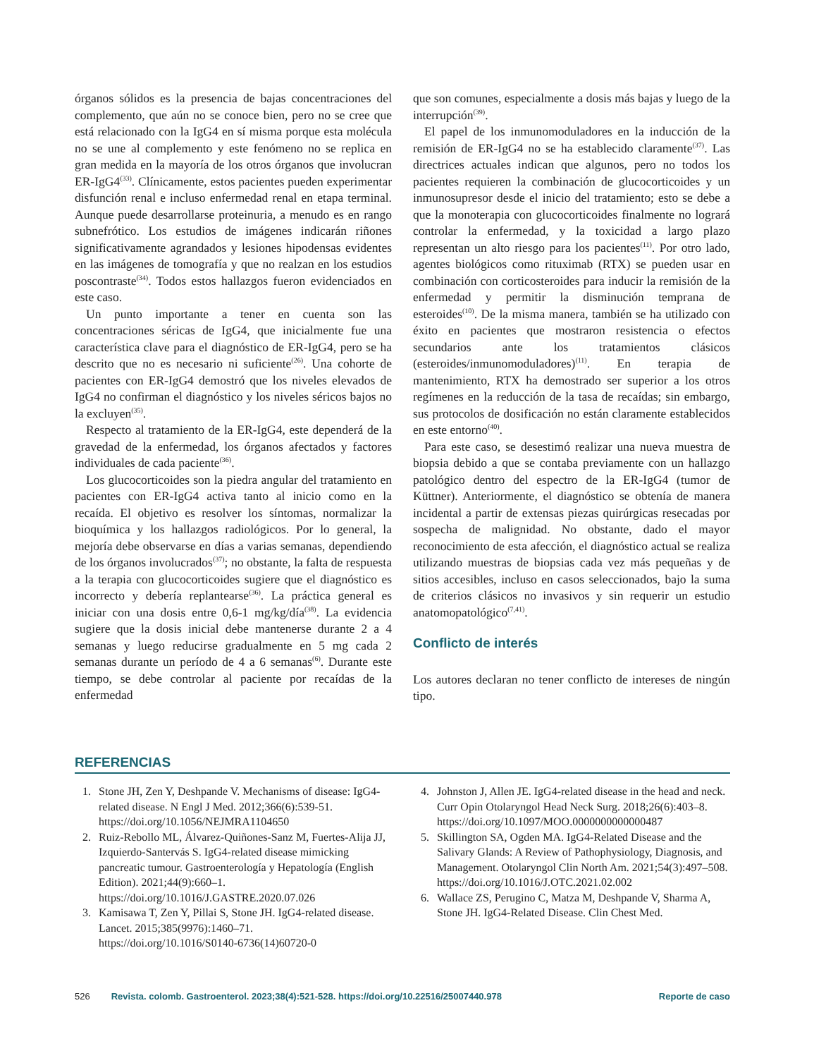órganos sólidos es la presencia de bajas concentraciones del complemento, que aún no se conoce bien, pero no se cree que está relacionado con la IgG4 en sí misma porque esta molécula no se une al complemento y este fenómeno no se replica en gran medida en la mayoría de los otros órganos que involucran ER-IgG4<sup>(33)</sup>. Clínicamente, estos pacientes pueden experimentar disfunción renal e incluso enfermedad renal en etapa terminal. Aunque puede desarrollarse proteinuria, a menudo es en rango subnefrótico. Los estudios de imágenes indicarán riñones significativamente agrandados y lesiones hipodensas evidentes en las imágenes de tomografía y que no realzan en los estudios poscontraste<sup>(34)</sup>. Todos estos hallazgos fueron evidenciados en este caso.
Un punto importante a tener en cuenta son las concentraciones séricas de IgG4, que inicialmente fue una característica clave para el diagnóstico de ER-IgG4, pero se ha descrito que no es necesario ni suficiente<sup>(26)</sup>. Una cohorte de pacientes con ER-IgG4 demostró que los niveles elevados de IgG4 no confirman el diagnóstico y los niveles séricos bajos no la excluyen<sup>(35)</sup>.
Respecto al tratamiento de la ER-IgG4, este dependerá de la gravedad de la enfermedad, los órganos afectados y factores individuales de cada paciente<sup>(36)</sup>.
Los glucocorticoides son la piedra angular del tratamiento en pacientes con ER-IgG4 activa tanto al inicio como en la recaída. El objetivo es resolver los síntomas, normalizar la bioquímica y los hallazgos radiológicos. Por lo general, la mejoría debe observarse en días a varias semanas, dependiendo de los órganos involucrados<sup>(37)</sup>; no obstante, la falta de respuesta a la terapia con glucocorticoides sugiere que el diagnóstico es incorrecto y debería replantearse<sup>(36)</sup>. La práctica general es iniciar con una dosis entre 0,6-1 mg/kg/día<sup>(38)</sup>. La evidencia sugiere que la dosis inicial debe mantenerse durante 2 a 4 semanas y luego reducirse gradualmente en 5 mg cada 2 semanas durante un período de 4 a 6 semanas<sup>(6)</sup>. Durante este tiempo, se debe controlar al paciente por recaídas de la enfermedad
que son comunes, especialmente a dosis más bajas y luego de la interrupción<sup>(39)</sup>.
El papel de los inmunomoduladores en la inducción de la remisión de ER-IgG4 no se ha establecido claramente<sup>(37)</sup>. Las directrices actuales indican que algunos, pero no todos los pacientes requieren la combinación de glucocorticoides y un inmunosupresor desde el inicio del tratamiento; esto se debe a que la monoterapia con glucocorticoides finalmente no logrará controlar la enfermedad, y la toxicidad a largo plazo representan un alto riesgo para los pacientes<sup>(11)</sup>. Por otro lado, agentes biológicos como rituximab (RTX) se pueden usar en combinación con corticosteroides para inducir la remisión de la enfermedad y permitir la disminución temprana de esteroides<sup>(10)</sup>. De la misma manera, también se ha utilizado con éxito en pacientes que mostraron resistencia o efectos secundarios ante los tratamientos clásicos (esteroides/inmunomoduladores)<sup>(11)</sup>. En terapia de mantenimiento, RTX ha demostrado ser superior a los otros regímenes en la reducción de la tasa de recaídas; sin embargo, sus protocolos de dosificación no están claramente establecidos en este entorno<sup>(40)</sup>.
Para este caso, se desestimó realizar una nueva muestra de biopsia debido a que se contaba previamente con un hallazgo patológico dentro del espectro de la ER-IgG4 (tumor de Küttner). Anteriormente, el diagnóstico se obtenía de manera incidental a partir de extensas piezas quirúrgicas resecadas por sospecha de malignidad. No obstante, dado el mayor reconocimiento de esta afección, el diagnóstico actual se realiza utilizando muestras de biopsias cada vez más pequeñas y de sitios accesibles, incluso en casos seleccionados, bajo la suma de criterios clásicos no invasivos y sin requerir un estudio anatomopatológico<sup>(7,41)</sup>.
Conflicto de interés
Los autores declaran no tener conflicto de intereses de ningún tipo.
REFERENCIAS
1. Stone JH, Zen Y, Deshpande V. Mechanisms of disease: IgG4-related disease. N Engl J Med. 2012;366(6):539-51. https://doi.org/10.1056/NEJMRA1104650
2. Ruiz-Rebollo ML, Álvarez-Quiñones-Sanz M, Fuertes-Alija JJ, Izquierdo-Santervás S. IgG4-related disease mimicking pancreatic tumour. Gastroenterología y Hepatología (English Edition). 2021;44(9):660–1. https://doi.org/10.1016/J.GASTRE.2020.07.026
3. Kamisawa T, Zen Y, Pillai S, Stone JH. IgG4-related disease. Lancet. 2015;385(9976):1460–71. https://doi.org/10.1016/S0140-6736(14)60720-0
4. Johnston J, Allen JE. IgG4-related disease in the head and neck. Curr Opin Otolaryngol Head Neck Surg. 2018;26(6):403–8. https://doi.org/10.1097/MOO.0000000000000487
5. Skillington SA, Ogden MA. IgG4-Related Disease and the Salivary Glands: A Review of Pathophysiology, Diagnosis, and Management. Otolaryngol Clin North Am. 2021;54(3):497–508. https://doi.org/10.1016/J.OTC.2021.02.002
6. Wallace ZS, Perugino C, Matza M, Deshpande V, Sharma A, Stone JH. IgG4-Related Disease. Clin Chest Med.
526 Revista. colomb. Gastroenterol. 2023;38(4):521-528. https://doi.org/10.22516/25007440.978 Reporte de caso